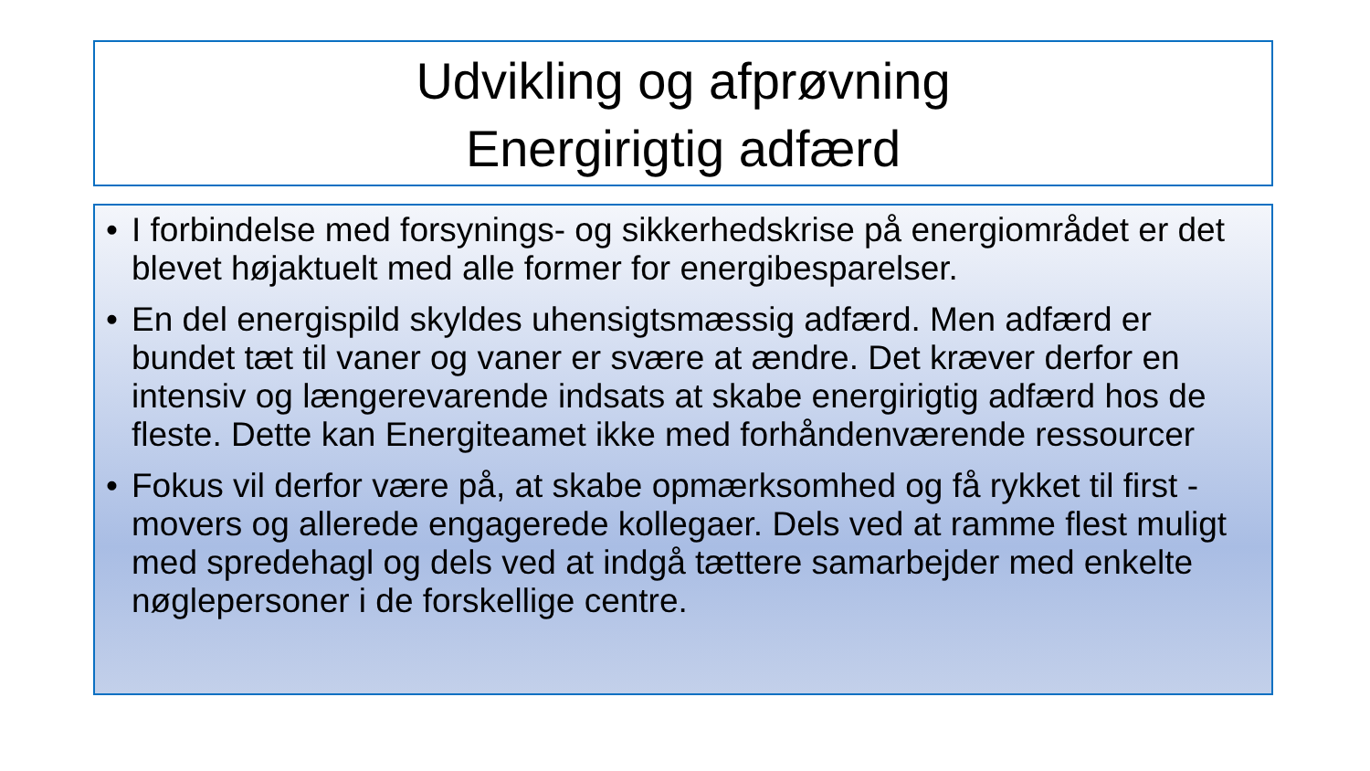Udvikling og afprøvning
Energirigtig adfærd
• I forbindelse med forsynings- og sikkerhedskrise på energiområdet er det blevet højaktuelt med alle former for energibesparelser.
• En del energispild skyldes uhensigtsmæssig adfærd. Men adfærd er bundet tæt til vaner og vaner er svære at ændre. Det kræver derfor en intensiv og længerevarende indsats at skabe energirigtig adfærd hos de fleste. Dette kan Energiteamet ikke med forhåndenværende ressourcer
• Fokus vil derfor være på, at skabe opmærksomhed og få rykket til first -movers og allerede engagerede kollegaer. Dels ved at ramme flest muligt med spredehagl og dels ved at indgå tættere samarbejder med enkelte nøglepersoner i de forskellige centre.